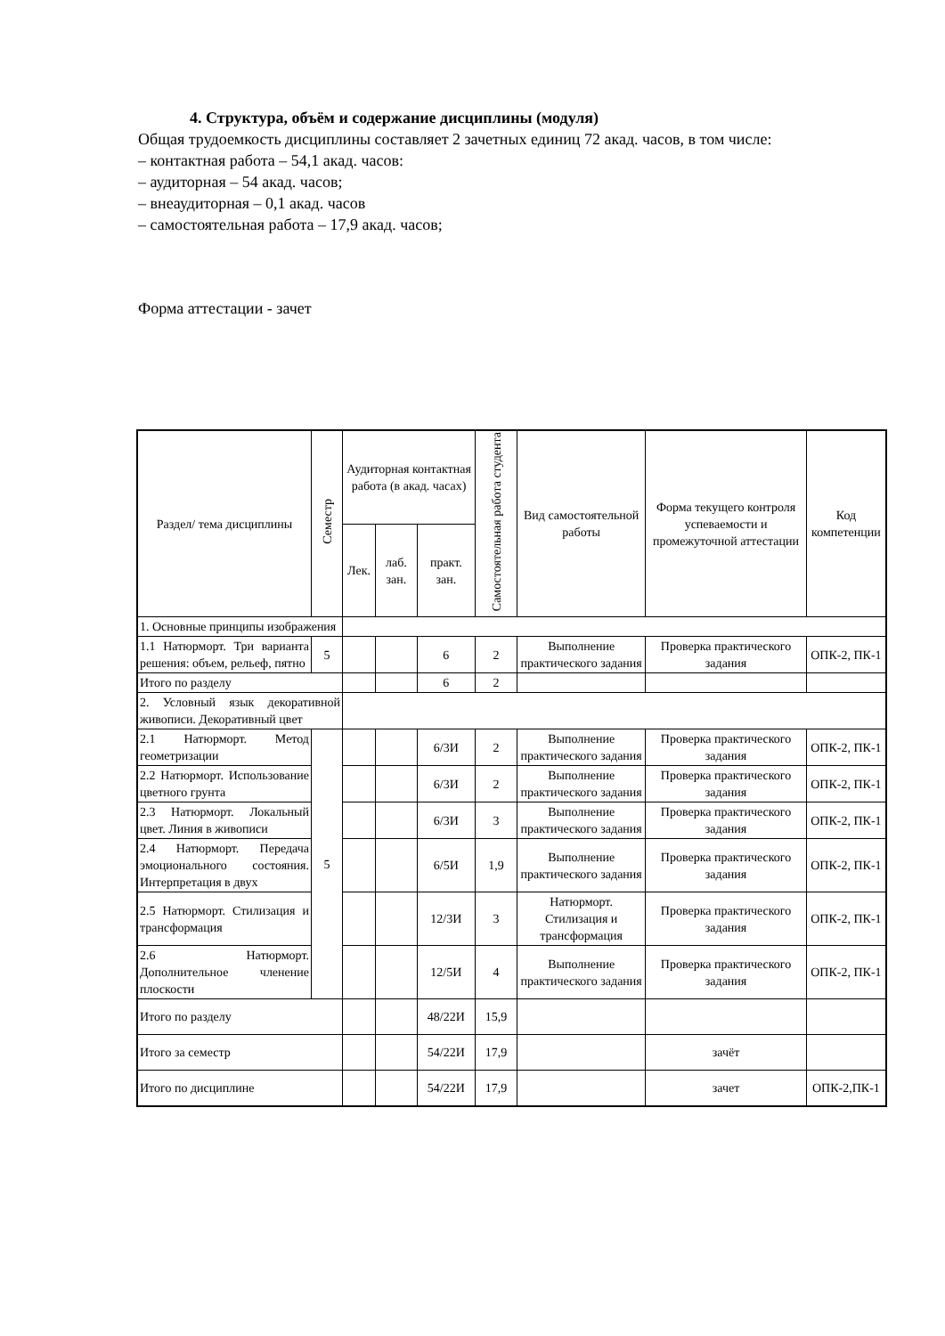4. Структура, объём и содержание дисциплины (модуля)
Общая трудоемкость дисциплины составляет 2 зачетных единиц 72 акад. часов, в том числе:
– контактная работа – 54,1 акад. часов:
– аудиторная – 54 акад. часов;
– внеаудиторная – 0,1 акад. часов
– самостоятельная работа – 17,9 акад. часов;
Форма аттестации - зачет
| Раздел/ тема дисциплины | Семестр | Аудиторная контактная работа (в акад. часах) | | | Самостоятельная работа студента | Вид самостоятельной работы | Форма текущего контроля успеваемости и промежуточной аттестации | Код компетенции |
| --- | --- | --- | --- | --- | --- | --- | --- | --- |
| | | Лек. | лаб. зан. | практ. зан. | | | | |
| 1. Основные принципы изображения | | | | | | | | |
| 1.1 Натюрморт. Три варианта решения: объем, рельеф, пятно | 5 | | | 6 | 2 | Выполнение практического задания | Проверка практического задания | ОПК-2, ПК-1 |
| Итого по разделу | | | | 6 | 2 | | | |
| 2. Условный язык декоративной живописи. Декоративный цвет | | | | | | | | |
| 2.1 Натюрморт. Метод геометризации | 5 | | | 6/3И | 2 | Выполнение практического задания | Проверка практического задания | ОПК-2, ПК-1 |
| 2.2 Натюрморт. Использование цветного грунта | | | | 6/3И | 2 | Выполнение практического задания | Проверка практического задания | ОПК-2, ПК-1 |
| 2.3 Натюрморт. Локальный цвет. Линия в живописи | | | | 6/3И | 3 | Выполнение практического задания | Проверка практического задания | ОПК-2, ПК-1 |
| 2.4 Натюрморт. Передача эмоционального состояния. Интерпретация в двух | | | | 6/5И | 1,9 | Выполнение практического задания | Проверка практического задания | ОПК-2, ПК-1 |
| 2.5 Натюрморт. Стилизация и трансформация | | | | 12/3И | 3 | Натюрморт. Стилизация и трансформация | Проверка практического задания | ОПК-2, ПК-1 |
| 2.6 Натюрморт. Дополнительное членение плоскости | | | | 12/5И | 4 | Выполнение практического задания | Проверка практического задания | ОПК-2, ПК-1 |
| Итого по разделу | | | | 48/22И | 15,9 | | | |
| Итого за семестр | | | | 54/22И | 17,9 | | зачёт | |
| Итого по дисциплине | | | | 54/22И | 17,9 | | зачет | ОПК-2,ПК-1 |